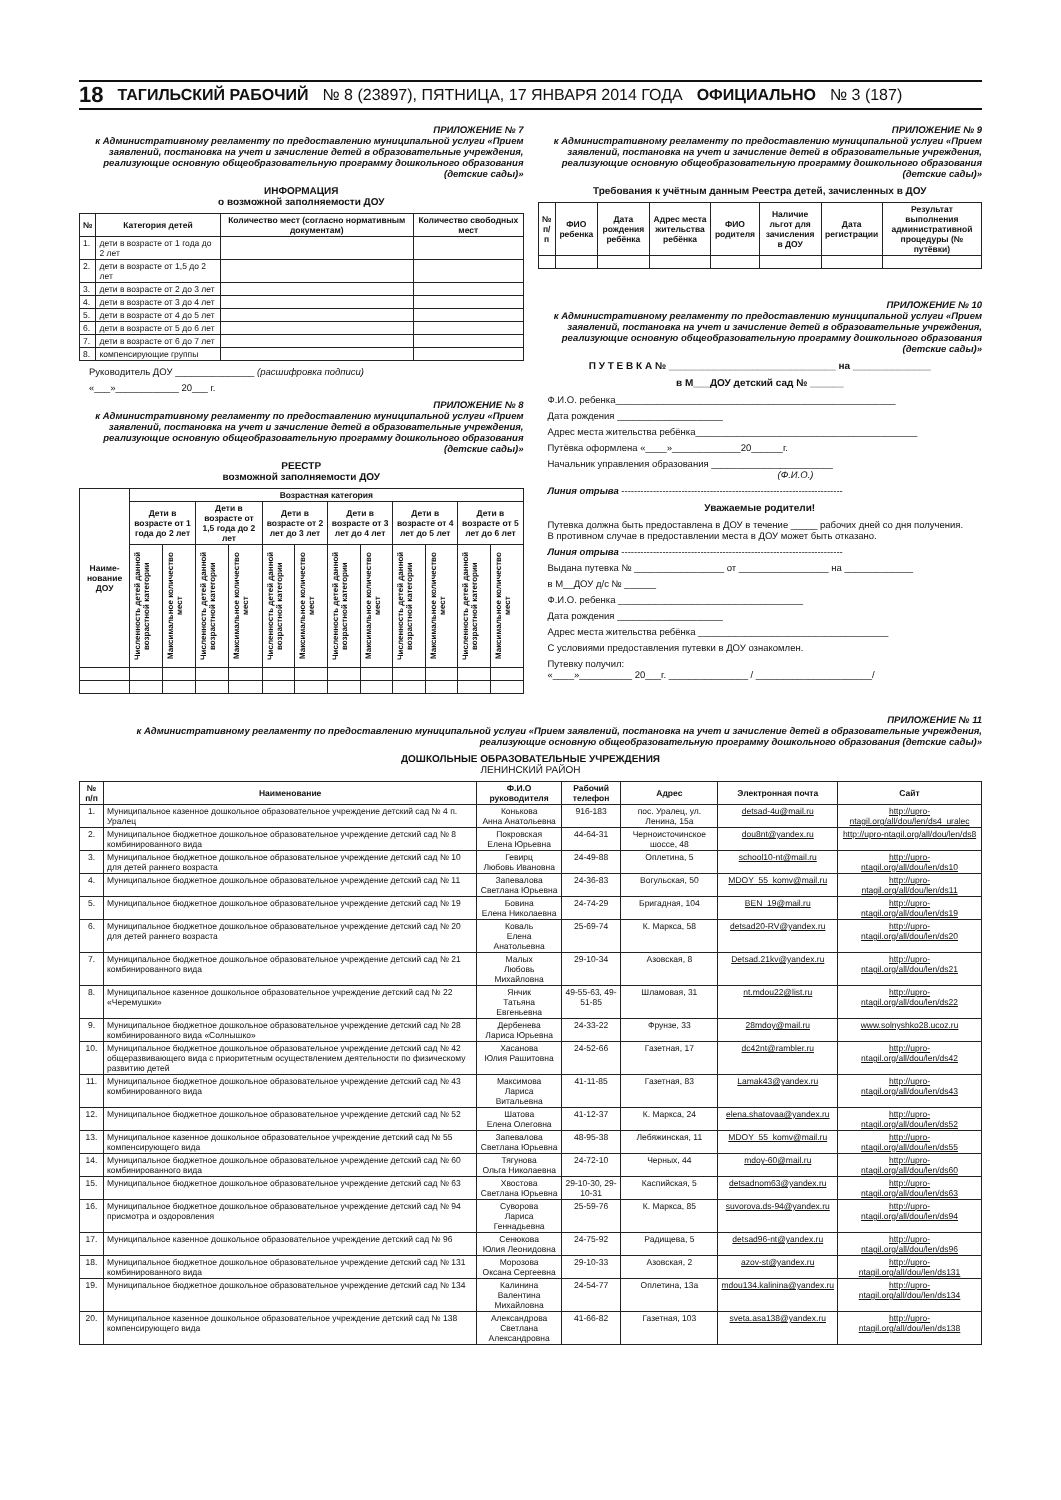18 ТАГИЛЬСКИЙ РАБОЧИЙ № 8 (23897), ПЯТНИЦА, 17 ЯНВАРЯ 2014 ГОДА ОФИЦИАЛЬНО № 3 (187)
ПРИЛОЖЕНИЕ № 7
к Административному регламенту по предоставлению муниципальной услуги «Прием заявлений, постановка на учет и зачисление детей в образовательные учреждения, реализующие основную общеобразовательную программу дошкольного образования (детские сады)»
ИНФОРМАЦИЯ
о возможной заполняемости ДОУ
| № | Категория детей | Количество мест (согласно нормативным документам) | Количество свободных мест |
| --- | --- | --- | --- |
| 1. | дети в возрасте от 1 года до 2 лет | | |
| 2. | дети в возрасте от 1,5 до 2 лет | | |
| 3. | дети в возрасте от 2 до 3 лет | | |
| 4. | дети в возрасте от 3 до 4 лет | | |
| 5. | дети в возрасте от 4 до 5 лет | | |
| 6. | дети в возрасте от 5 до 6 лет | | |
| 7. | дети в возрасте от 6 до 7 лет | | |
| 8. | компенсирующие группы | | |
Руководитель ДОУ _______________ (расшифровка подписи)
«___»____________ 20___ г.
ПРИЛОЖЕНИЕ № 8
к Административному регламенту по предоставлению муниципальной услуги «Прием заявлений, постановка на учет и зачисление детей в образовательные учреждения, реализующие основную общеобразовательную программу дошкольного образования (детские сады)»
РЕЕСТР
возможной заполняемости ДОУ
| Наиме-нование ДОУ | Возрастная категория | | | | | | | | | | | |
| --- | --- | --- | --- | --- | --- | --- | --- | --- | --- | --- | --- | --- |
| | Дети в возрасте от 1 года до 2 лет | | Дети в возрасте от 1,5 года до 2 лет | | Дети в возрасте от 2 лет до 3 лет | | Дети в возрасте от 3 лет до 4 лет | | Дети в возрасте от 4 лет до 5 лет | | Дети в возрасте от 5 лет до 6 лет | |
| | Численность детей данной возрастной категории | Максимальное количество мест | Численность детей данной возрастной категории | Максимальное количество мест | Численность детей данной возрастной категории | Максимальное количество мест | Численность детей данной возрастной категории | Максимальное количество мест | Численность детей данной возрастной категории | Максимальное количество мест | Численность детей данной возрастной категории | Максимальное количество мест |
ПРИЛОЖЕНИЕ № 9
к Административному регламенту по предоставлению муниципальной услуги «Прием заявлений, постановка на учет и зачисление детей в образовательные учреждения, реализующие основную общеобразовательную программу дошкольного образования (детские сады)»
Требования к учётным данным Реестра детей, зачисленных в ДОУ
| № п/п | ФИО ребенка | Дата рождения ребёнка | Адрес места жительства ребёнка | ФИО родителя | Наличие льгот для зачисления в ДОУ | Дата регистрации | Результат выполнения административной процедуры (№ путёвки) |
| --- | --- | --- | --- | --- | --- | --- | --- |
ПРИЛОЖЕНИЕ № 10
к Административному регламенту по предоставлению муниципальной услуги «Прием заявлений, постановка на учет и зачисление детей в образовательные учреждения, реализующие основную общеобразовательную программу дошкольного образования (детские сады)»
П У Т Е В К А № ______________________________ на ______________
в М___ДОУ детский сад № ______
Ф.И.О. ребенка_____________________________________________________
Дата рождения ____________________
Адрес места жительства ребёнка__________________________________________
Путёвка оформлена «____»_____________20______г.
Начальник управления образования _______________________
(Ф.И.О.)
Линия отрыва ----------------------------------------------------------------------
Уважаемые родители!
Путевка должна быть предоставлена в ДОУ в течение _____ рабочих дней со дня получения. В противном случае в предоставлении места в ДОУ может быть отказано.
Линия отрыва ----------------------------------------------------------------------
Выдана путевка № _________________ от _________________ на _____________
в М__ДОУ д/с № ______
Ф.И.О. ребенка ___________________________________
Дата рождения ____________________
Адрес места жительства ребёнка ____________________________________
С условиями предоставления путевки в ДОУ ознакомлен.
Путевку получил:
«____»__________ 20___г. _______________ / ______________________/
ПРИЛОЖЕНИЕ № 11
к Административному регламенту по предоставлению муниципальной услуги «Прием заявлений, постановка на учет и зачисление детей в образовательные учреждения, реализующие основную общеобразовательную программу дошкольного образования (детские сады)»
ДОШКОЛЬНЫЕ ОБРАЗОВАТЕЛЬНЫЕ УЧРЕЖДЕНИЯ
ЛЕНИНСКИЙ РАЙОН
| № п/п | Наименование | Ф.И.О руководителя | Рабочий телефон | Адрес | Электронная почта | Сайт |
| --- | --- | --- | --- | --- | --- | --- |
| 1. | Муниципальное казенное дошкольное образовательное учреждение детский сад № 4 п. Уралец | Конькова Анна Анатольевна | 916-183 | пос. Уралец, ул. Ленина, 15а | detsad-4u@mail.ru | http://upro-ntagil.org/all/dou/len/ds4_uralec |
| 2. | Муниципальное бюджетное дошкольное образовательное учреждение детский сад № 8 комбинированного вида | Покровская Елена Юрьевна | 44-64-31 | Черноисточинское шоссе, 48 | dou8nt@yandex.ru | http://upro-ntagil.org/all/dou/len/ds8 |
| 3. | Муниципальное бюджетное дошкольное образовательное учреждение детский сад № 10 для детей раннего возраста | Гевирц Любовь Ивановна | 24-49-88 | Оплетина, 5 | school10-nt@mail.ru | http://upro-ntagil.org/all/dou/len/ds10 |
| 4. | Муниципальное бюджетное дошкольное образовательное учреждение детский сад № 11 | Запевалова Светлана Юрьевна | 24-36-83 | Вогульская, 50 | MDOY_55_komv@mail.ru | http://upro-ntagil.org/all/dou/len/ds11 |
| 5. | Муниципальное бюджетное дошкольное образовательное учреждение детский сад № 19 | Бовина Елена Николаевна | 24-74-29 | Бригадная, 104 | BEN_19@mail.ru | http://upro-ntagil.org/all/dou/len/ds19 |
| 6. | Муниципальное бюджетное дошкольное образовательное учреждение детский сад № 20 для детей раннего возраста | Коваль Елена Анатольевна | 25-69-74 | К. Маркса, 58 | detsad20-RV@yandex.ru | http://upro-ntagil.org/all/dou/len/ds20 |
| 7. | Муниципальное бюджетное дошкольное образовательное учреждение детский сад № 21 комбинированного вида | Малых Любовь Михайловна | 29-10-34 | Азовская, 8 | Detsad.21kv@yandex.ru | http://upro-ntagil.org/all/dou/len/ds21 |
| 8. | Муниципальное казенное дошкольное образовательное учреждение детский сад № 22 «Черемушки» | Янчик Татьяна Евгеньевна | 49-55-63, 49-51-85 | Шламовая, 31 | nt.mdou22@list.ru | http://upro-ntagil.org/all/dou/len/ds22 |
| 9. | Муниципальное бюджетное дошкольное образовательное учреждение детский сад № 28 комбинированного вида «Солнышко» | Дербенева Лариса Юрьевна | 24-33-22 | Фрунзе, 33 | 28mdoy@mail.ru | www.solnyshko28.ucoz.ru |
| 10. | Муниципальное бюджетное дошкольное образовательное учреждение детский сад № 42 общеразвивающего вида с приоритетным осуществлением деятельности по физическому развитию детей | Хасанова Юлия Рашитовна | 24-52-66 | Газетная, 17 | dc42nt@rambler.ru | http://upro-ntagil.org/all/dou/len/ds42 |
| 11. | Муниципальное бюджетное дошкольное образовательное учреждение детский сад № 43 комбинированного вида | Максимова Лариса Витальевна | 41-11-85 | Газетная, 83 | Lamak43@yandex.ru | http://upro-ntagil.org/all/dou/len/ds43 |
| 12. | Муниципальное бюджетное дошкольное образовательное учреждение детский сад № 52 | Шатова Елена Олеговна | 41-12-37 | К. Маркса, 24 | elena.shatovaa@yandex.ru | http://upro-ntagil.org/all/dou/len/ds52 |
| 13. | Муниципальное казенное дошкольное образовательное учреждение детский сад № 55 компенсирующего вида | Запевалова Светлана Юрьевна | 48-95-38 | Лебяжинская, 11 | MDOY_55_komv@mail.ru | http://upro-ntagil.org/all/dou/len/ds55 |
| 14. | Муниципальное бюджетное дошкольное образовательное учреждение детский сад № 60 комбинированного вида | Тягунова Ольга Николаевна | 24-72-10 | Черных, 44 | mdoy-60@mail.ru | http://upro-ntagil.org/all/dou/len/ds60 |
| 15. | Муниципальное бюджетное дошкольное образовательное учреждение детский сад № 63 | Хвостова Светлана Юрьевна | 29-10-30, 29-10-31 | Каспийская, 5 | detsadnom63@yandex.ru | http://upro-ntagil.org/all/dou/len/ds63 |
| 16. | Муниципальное бюджетное дошкольное образовательное учреждение детский сад № 94 присмотра и оздоровления | Суворова Лариса Геннадьевна | 25-59-76 | К. Маркса, 85 | suvorova.ds-94@yandex.ru | http://upro-ntagil.org/all/dou/len/ds94 |
| 17. | Муниципальное казенное дошкольное образовательное учреждение детский сад № 96 | Сенюкова Юлия Леонидовна | 24-75-92 | Радищева, 5 | detsad96-nt@yandex.ru | http://upro-ntagil.org/all/dou/len/ds96 |
| 18. | Муниципальное бюджетное дошкольное образовательное учреждение детский сад № 131 комбинированного вида | Морозова Оксана Сергеевна | 29-10-33 | Азовская, 2 | azov-st@yandex.ru | http://upro-ntagil.org/all/dou/len/ds131 |
| 19. | Муниципальное бюджетное дошкольное образовательное учреждение детский сад № 134 | Калинина Валентина Михайловна | 24-54-77 | Оплетина, 13а | mdou134.kalinina@yandex.ru | http://upro-ntagil.org/all/dou/len/ds134 |
| 20. | Муниципальное казенное дошкольное образовательное учреждение детский сад № 138 компенсирующего вида | Александрова Светлана Александровна | 41-66-82 | Газетная, 103 | sveta.asa138@yandex.ru | http://upro-ntagil.org/all/dou/len/ds138 |